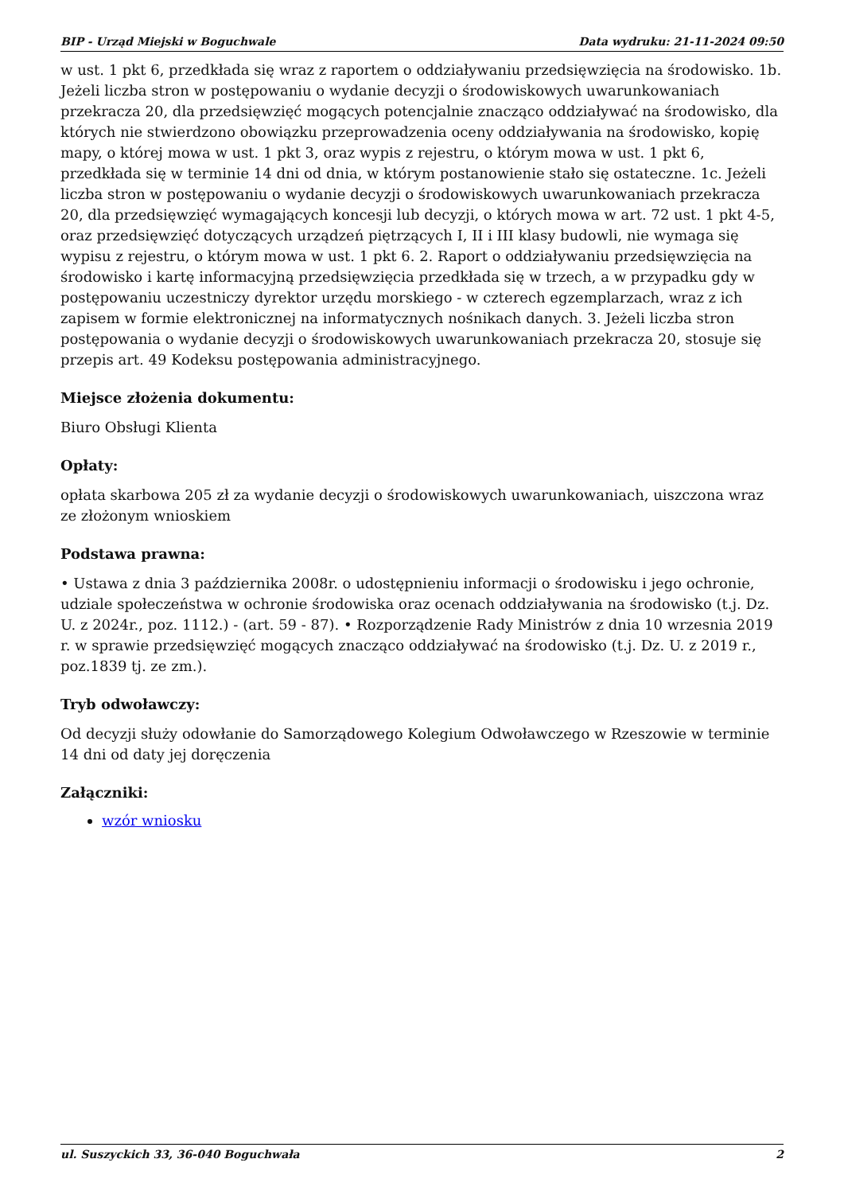BIP - Urząd Miejski w Boguchwale Data wydruku: 21-11-2024 09:50
w ust. 1 pkt 6, przedkłada się wraz z raportem o oddziaływaniu przedsięwzięcia na środowisko. 1b. Jeżeli liczba stron w postępowaniu o wydanie decyzji o środowiskowych uwarunkowaniach przekracza 20, dla przedsięwzięć mogących potencjalnie znacząco oddziaływać na środowisko, dla których nie stwierdzono obowiązku przeprowadzenia oceny oddziaływania na środowisko, kopię mapy, o której mowa w ust. 1 pkt 3, oraz wypis z rejestru, o którym mowa w ust. 1 pkt 6, przedkłada się w terminie 14 dni od dnia, w którym postanowienie stało się ostateczne. 1c. Jeżeli liczba stron w postępowaniu o wydanie decyzji o środowiskowych uwarunkowaniach przekracza 20, dla przedsięwzięć wymagających koncesji lub decyzji, o których mowa w art. 72 ust. 1 pkt 4-5, oraz przedsięwzięć dotyczących urządzeń piętrzących I, II i III klasy budowli, nie wymaga się wypisu z rejestru, o którym mowa w ust. 1 pkt 6. 2. Raport o oddziaływaniu przedsięwzięcia na środowisko i kartę informacyjną przedsięwzięcia przedkłada się w trzech, a w przypadku gdy w postępowaniu uczestniczy dyrektor urzędu morskiego - w czterech egzemplarzach, wraz z ich zapisem w formie elektronicznej na informatycznych nośnikach danych. 3. Jeżeli liczba stron postępowania o wydanie decyzji o środowiskowych uwarunkowaniach przekracza 20, stosuje się przepis art. 49 Kodeksu postępowania administracyjnego.
Miejsce złożenia dokumentu:
Biuro Obsługi Klienta
Opłaty:
opłata skarbowa 205 zł za wydanie decyzji o środowiskowych uwarunkowaniach, uiszczona wraz ze złożonym wnioskiem
Podstawa prawna:
• Ustawa z dnia 3 października 2008r. o udostępnieniu informacji o środowisku i jego ochronie, udziale społeczeństwa w ochronie środowiska oraz ocenach oddziaływania na środowisko (t.j. Dz. U. z 2024r., poz. 1112.) - (art. 59 - 87). • Rozporządzenie Rady Ministrów z dnia 10 wrzesnia 2019 r. w sprawie przedsięwzięć mogących znacząco oddziaływać na środowisko (t.j. Dz. U. z 2019 r., poz.1839 tj. ze zm.).
Tryb odwoławczy:
Od decyzji służy odowłanie do Samorządowego Kolegium Odwoławczego w Rzeszowie w terminie 14 dni od daty jej doręczenia
Załączniki:
wzór wniosku
ul. Suszyckich 33, 36-040 Boguchwała 2